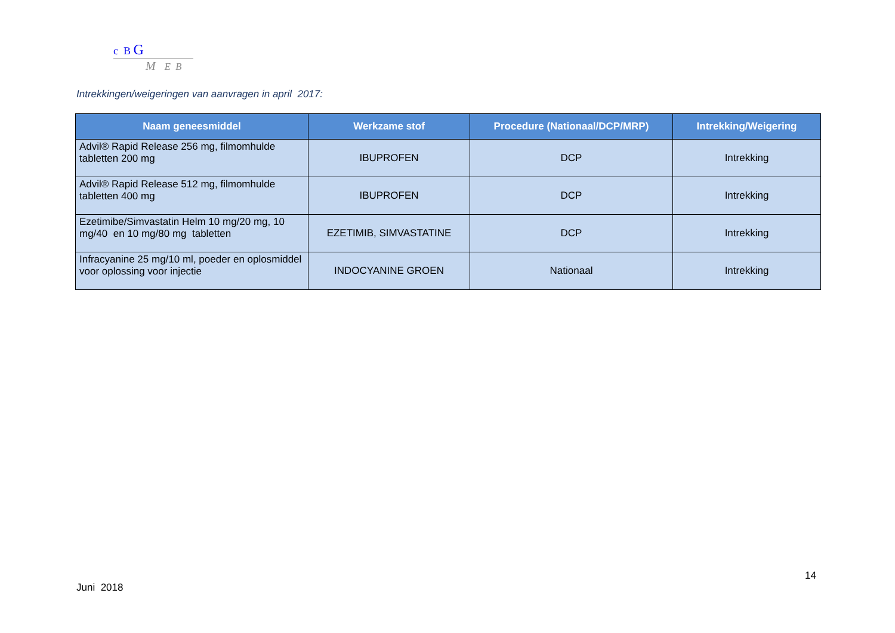c B G
M E B
Intrekkingen/weigeringen van aanvragen in april 2017:
| Naam geneesmiddel | Werkzame stof | Procedure (Nationaal/DCP/MRP) | Intrekking/Weigering |
| --- | --- | --- | --- |
| Advil® Rapid Release 256 mg, filmomhulde tabletten 200 mg | IBUPROFEN | DCP | Intrekking |
| Advil® Rapid Release 512 mg, filmomhulde tabletten 400 mg | IBUPROFEN | DCP | Intrekking |
| Ezetimibe/Simvastatin Helm 10 mg/20 mg, 10 mg/40 en 10 mg/80 mg tabletten | EZETIMIB, SIMVASTATINE | DCP | Intrekking |
| Infracyanine 25 mg/10 ml, poeder en oplosmiddel voor oplossing voor injectie | INDOCYANINE GROEN | Nationaal | Intrekking |
14
Juni 2018